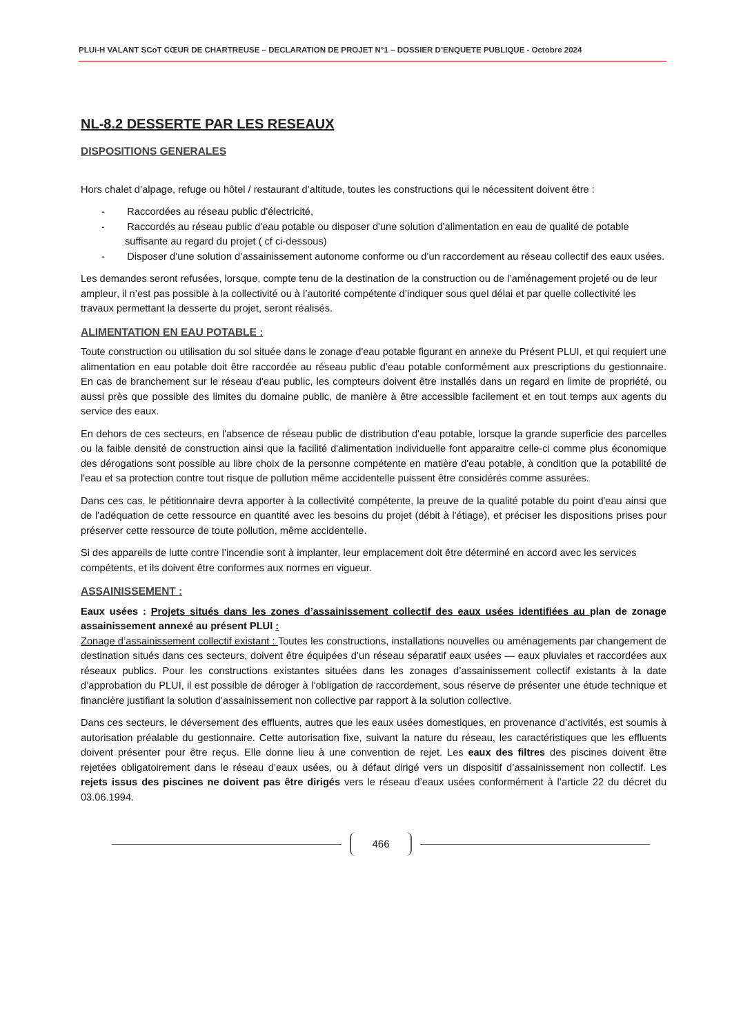PLUi-H VALANT SCoT CŒUR DE CHARTREUSE – DECLARATION DE PROJET N°1 – DOSSIER D’ENQUETE PUBLIQUE - Octobre 2024
NL-8.2 DESSERTE PAR LES RESEAUX
DISPOSITIONS GENERALES
Hors chalet d’alpage, refuge ou hôtel / restaurant d’altitude, toutes les constructions qui le nécessitent doivent être :
- Raccordées au réseau public d'électricité,
- Raccordés au réseau public d'eau potable ou disposer d'une solution d'alimentation en eau de qualité de potable suffisante au regard du projet ( cf ci-dessous)
- Disposer d’une solution d’assainissement autonome conforme ou d’un raccordement au réseau collectif des eaux usées.
Les demandes seront refusées, lorsque, compte tenu de la destination de la construction ou de l’aménagement projeté ou de leur ampleur, il n’est pas possible à la collectivité ou à l’autorité compétente d’indiquer sous quel délai et par quelle collectivité les travaux permettant la desserte du projet, seront réalisés.
ALIMENTATION EN EAU POTABLE :
Toute construction ou utilisation du sol située dans le zonage d'eau potable figurant en annexe du Présent PLUI, et qui requiert une alimentation en eau potable doit être raccordée au réseau public d’eau potable conformément aux prescriptions du gestionnaire. En cas de branchement sur le réseau d'eau public, les compteurs doivent être installés dans un regard en limite de propriété, ou aussi près que possible des limites du domaine public, de manière à être accessible facilement et en tout temps aux agents du service des eaux.
En dehors de ces secteurs, en l'absence de réseau public de distribution d'eau potable, lorsque la grande superficie des parcelles ou la faible densité de construction ainsi que la facilité d'alimentation individuelle font apparaitre celle-ci comme plus économique des dérogations sont possible au libre choix de la personne compétente en matière d'eau potable, à condition que la potabilité de l'eau et sa protection contre tout risque de pollution même accidentelle puissent être considérés comme assurées.
Dans ces cas, le pétitionnaire devra apporter à la collectivité compétente, la preuve de la qualité potable du point d'eau ainsi que de l'adéquation de cette ressource en quantité avec les besoins du projet (débit à l'étiage), et préciser les dispositions prises pour préserver cette ressource de toute pollution, même accidentelle.
Si des appareils de lutte contre l’incendie sont à implanter, leur emplacement doit être déterminé en accord avec les services compétents, et ils doivent être conformes aux normes en vigueur.
ASSAINISSEMENT :
Eaux usées : Projets situés dans les zones d’assainissement collectif des eaux usées identifiées au plan de zonage assainissement annexé au présent PLUI :
Zonage d’assainissement collectif existant : Toutes les constructions, installations nouvelles ou aménagements par changement de destination situés dans ces secteurs, doivent être équipées d’un réseau séparatif eaux usées — eaux pluviales et raccordées aux réseaux publics. Pour les constructions existantes situées dans les zonages d’assainissement collectif existants à la date d’approbation du PLUI, il est possible de déroger à l’obligation de raccordement, sous réserve de présenter une étude technique et financière justifiant la solution d’assainissement non collective par rapport à la solution collective.
Dans ces secteurs, le déversement des effluents, autres que les eaux usées domestiques, en provenance d’activités, est soumis à autorisation préalable du gestionnaire. Cette autorisation fixe, suivant la nature du réseau, les caractéristiques que les effluents doivent présenter pour être reçus. Elle donne lieu à une convention de rejet. Les eaux des filtres des piscines doivent être rejetées obligatoirement dans le réseau d’eaux usées, ou à défaut dirigé vers un dispositif d’assainissement non collectif. Les rejets issus des piscines ne doivent pas être dirigés vers le réseau d’eaux usées conformément à l’article 22 du décret du 03.06.1994.
466